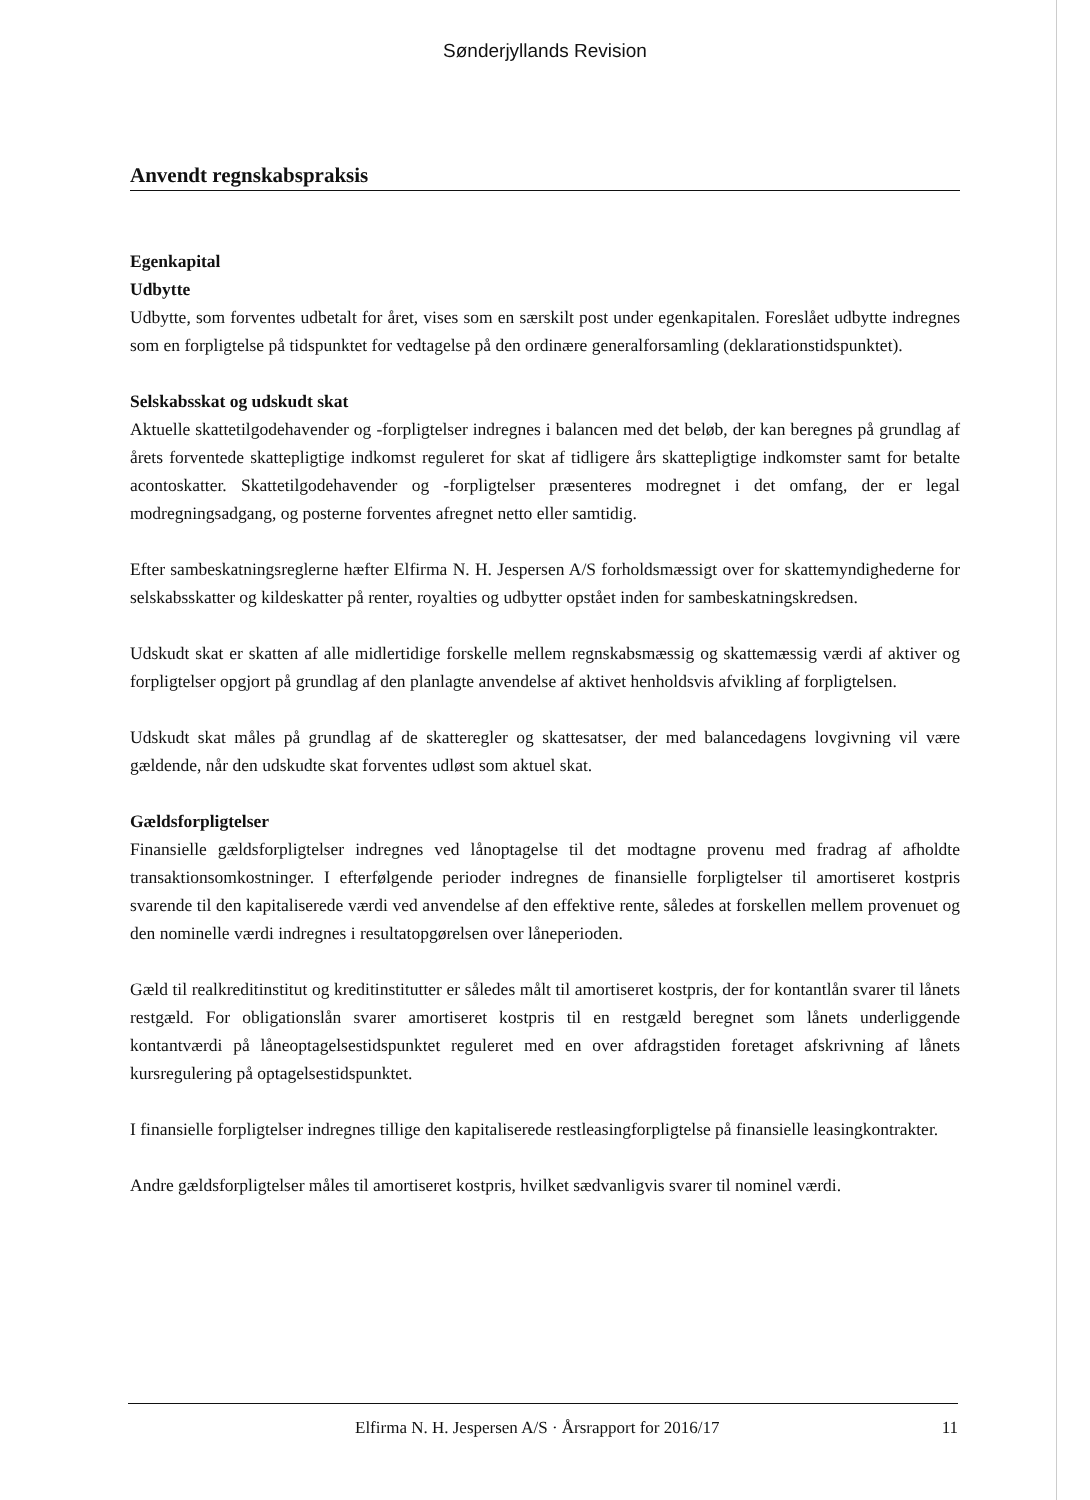Sønderjyllands Revision
Anvendt regnskabspraksis
Egenkapital
Udbytte
Udbytte, som forventes udbetalt for året, vises som en særskilt post under egenkapitalen. Foreslået udbytte indregnes som en forpligtelse på tidspunktet for vedtagelse på den ordinære generalforsamling (deklarationstidspunktet).
Selskabsskat og udskudt skat
Aktuelle skattetilgodehavender og -forpligtelser indregnes i balancen med det beløb, der kan beregnes på grundlag af årets forventede skattepligtige indkomst reguleret for skat af tidligere års skattepligtige indkomster samt for betalte acontoskatter. Skattetilgodehavender og -forpligtelser præsenteres modregnet i det omfang, der er legal modregningsadgang, og posterne forventes afregnet netto eller samtidig.
Efter sambeskatningsreglerne hæfter Elfirma N. H. Jespersen A/S forholdsmæssigt over for skattemyndighederne for selskabsskatter og kildeskatter på renter, royalties og udbytter opstået inden for sambeskatningskredsen.
Udskudt skat er skatten af alle midlertidige forskelle mellem regnskabsmæssig og skattemæssig værdi af aktiver og forpligtelser opgjort på grundlag af den planlagte anvendelse af aktivet henholdsvis afvikling af forpligtelsen.
Udskudt skat måles på grundlag af de skatteregler og skattesatser, der med balancedagens lovgivning vil være gældende, når den udskudte skat forventes udløst som aktuel skat.
Gældsforpligtelser
Finansielle gældsforpligtelser indregnes ved lånoptagelse til det modtagne provenu med fradrag af afholdte transaktionsomkostninger. I efterfølgende perioder indregnes de finansielle forpligtelser til amortiseret kostpris svarende til den kapitaliserede værdi ved anvendelse af den effektive rente, således at forskellen mellem provenuet og den nominelle værdi indregnes i resultatopgørelsen over låneperioden.
Gæld til realkreditinstitut og kreditinstitutter er således målt til amortiseret kostpris, der for kontantlån svarer til lånets restgæld. For obligationslån svarer amortiseret kostpris til en restgæld beregnet som lånets underliggende kontantværdi på låneoptagelsestidspunktet reguleret med en over afdragstiden foretaget afskrivning af lånets kursregulering på optagelsestidspunktet.
I finansielle forpligtelser indregnes tillige den kapitaliserede restleasingforpligtelse på finansielle leasingkontrakter.
Andre gældsforpligtelser måles til amortiseret kostpris, hvilket sædvanligvis svarer til nominel værdi.
Elfirma N. H. Jespersen A/S · Årsrapport for 2016/17 11